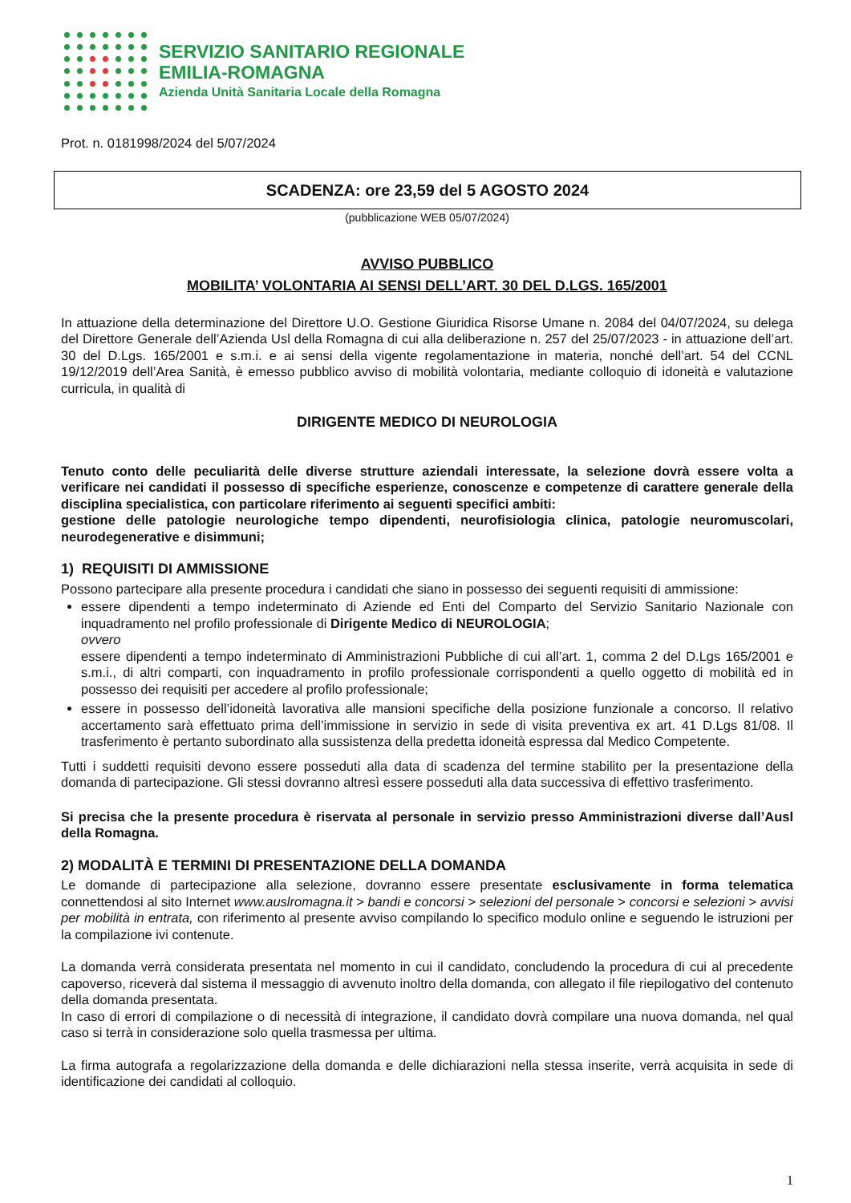SERVIZIO SANITARIO REGIONALE
EMILIA-ROMAGNA
Azienda Unità Sanitaria Locale della Romagna
Prot. n. 0181998/2024 del 5/07/2024
SCADENZA: ore 23,59 del 5 AGOSTO 2024
(pubblicazione WEB 05/07/2024)
AVVISO PUBBLICO
MOBILITA’ VOLONTARIA AI SENSI DELL’ART. 30 DEL D.LGS. 165/2001
In attuazione della determinazione del Direttore U.O. Gestione Giuridica Risorse Umane n. 2084 del 04/07/2024, su delega del Direttore Generale dell’Azienda Usl della Romagna di cui alla deliberazione n. 257 del 25/07/2023 - in attuazione dell’art. 30 del D.Lgs. 165/2001 e s.m.i. e ai sensi della vigente regolamentazione in materia, nonché dell’art. 54 del CCNL 19/12/2019 dell’Area Sanità, è emesso pubblico avviso di mobilità volontaria, mediante colloquio di idoneità e valutazione curricula, in qualità di
DIRIGENTE MEDICO DI NEUROLOGIA
Tenuto conto delle peculiarità delle diverse strutture aziendali interessate, la selezione dovrà essere volta a verificare nei candidati il possesso di specifiche esperienze, conoscenze e competenze di carattere generale della disciplina specialistica, con particolare riferimento ai seguenti specifici ambiti:
gestione delle patologie neurologiche tempo dipendenti, neurofisiologia clinica, patologie neuromuscolari, neurodegenerative e disimmuni;
1) REQUISITI DI AMMISSIONE
Possono partecipare alla presente procedura i candidati che siano in possesso dei seguenti requisiti di ammissione:
essere dipendenti a tempo indeterminato di Aziende ed Enti del Comparto del Servizio Sanitario Nazionale con inquadramento nel profilo professionale di Dirigente Medico di NEUROLOGIA;
ovvero
essere dipendenti a tempo indeterminato di Amministrazioni Pubbliche di cui all’art. 1, comma 2 del D.Lgs 165/2001 e s.m.i., di altri comparti, con inquadramento in profilo professionale corrispondenti a quello oggetto di mobilità ed in possesso dei requisiti per accedere al profilo professionale;
essere in possesso dell’idoneità lavorativa alle mansioni specifiche della posizione funzionale a concorso. Il relativo accertamento sarà effettuato prima dell’immissione in servizio in sede di visita preventiva ex art. 41 D.Lgs 81/08. Il trasferimento è pertanto subordinato alla sussistenza della predetta idoneità espressa dal Medico Competente.
Tutti i suddetti requisiti devono essere posseduti alla data di scadenza del termine stabilito per la presentazione della domanda di partecipazione. Gli stessi dovranno altresì essere posseduti alla data successiva di effettivo trasferimento.
Si precisa che la presente procedura è riservata al personale in servizio presso Amministrazioni diverse dall’Ausl della Romagna.
2) MODALITÀ E TERMINI DI PRESENTAZIONE DELLA DOMANDA
Le domande di partecipazione alla selezione, dovranno essere presentate esclusivamente in forma telematica connettendosi al sito Internet www.auslromagna.it > bandi e concorsi > selezioni del personale > concorsi e selezioni > avvisi per mobilità in entrata, con riferimento al presente avviso compilando lo specifico modulo online e seguendo le istruzioni per la compilazione ivi contenute.
La domanda verrà considerata presentata nel momento in cui il candidato, concludendo la procedura di cui al precedente capoverso, riceverà dal sistema il messaggio di avvenuto inoltro della domanda, con allegato il file riepilogativo del contenuto della domanda presentata.
In caso di errori di compilazione o di necessità di integrazione, il candidato dovrà compilare una nuova domanda, nel qual caso si terrà in considerazione solo quella trasmessa per ultima.
La firma autografa a regolarizzazione della domanda e delle dichiarazioni nella stessa inserite, verrà acquisita in sede di identificazione dei candidati al colloquio.
1